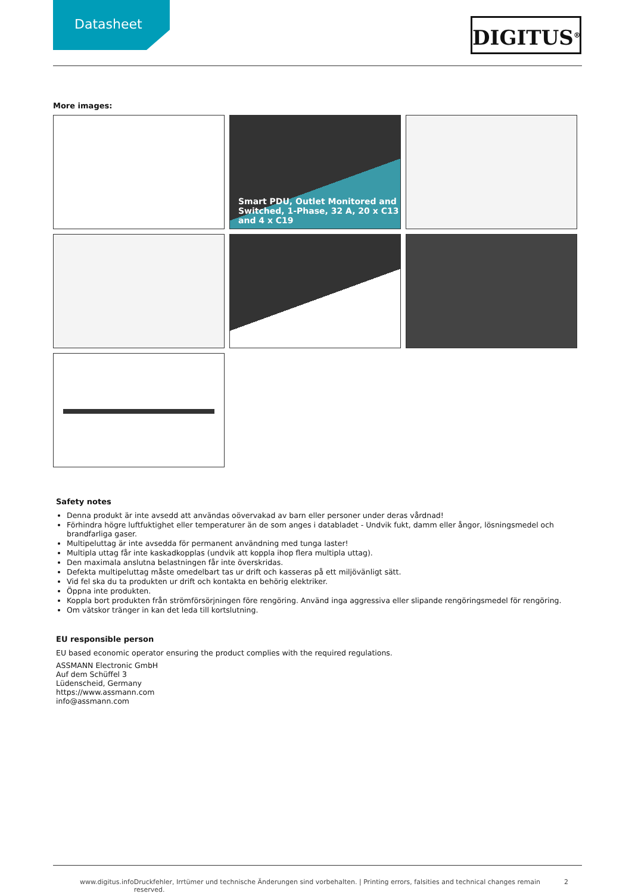Datasheet
DIGITUS<sup>®</sup>
More images:
Smart PDU, Outlet Monitored and Switched, 1-Phase, 32 A, 20 x C13 and 4 x C19
Safety notes
Denna produkt är inte avsedd att användas oövervakad av barn eller personer under deras vårdnad!
Förhindra högre luftfuktighet eller temperaturer än de som anges i databladet - Undvik fukt, damm eller ångor, lösningsmedel och brandfarliga gaser.
Multipeluttag är inte avsedda för permanent användning med tunga laster!
Multipla uttag får inte kaskadkopplas (undvik att koppla ihop flera multipla uttag).
Den maximala anslutna belastningen får inte överskridas.
Defekta multipeluttag måste omedelbart tas ur drift och kasseras på ett miljövänligt sätt.
Vid fel ska du ta produkten ur drift och kontakta en behörig elektriker.
Öppna inte produkten.
Koppla bort produkten från strömförsörjningen före rengöring. Använd inga aggressiva eller slipande rengöringsmedel för rengöring.
Om vätskor tränger in kan det leda till kortslutning.
EU responsible person
EU based economic operator ensuring the product complies with the required regulations.
ASSMANN Electronic GmbH
Auf dem Schüffel 3
Lüdenscheid, Germany
https://www.assmann.com
info@assmann.com
www.digitus.info Druckfehler, Irrtümer und technische Änderungen sind vorbehalten. | Printing errors, falsities and technical changes remain reserved. 2